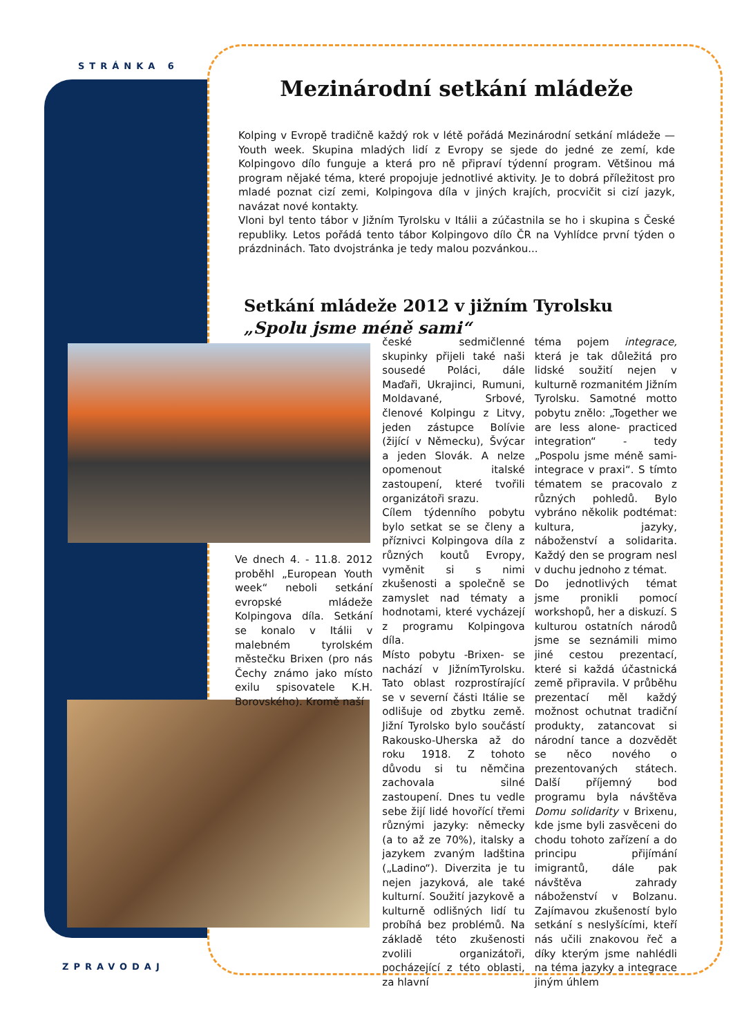STRÁNKA 6
Mezinárodní setkání mládeže
Kolping v Evropě tradičně každý rok v létě pořádá Mezinárodní setkání mládeže — Youth week. Skupina mladých lidí z Evropy se sjede do jedné ze zemí, kde Kolpingovo dílo funguje a která pro ně připraví týdenní program. Většinou má program nějaké téma, které propojuje jednotlivé aktivity. Je to dobrá příležitost pro mladé poznat cizí zemi, Kolpingova díla v jiných krajích, procvičit si cizí jazyk, navázat nové kontakty.
Vloni byl tento tábor v Jižním Tyrolsku v Itálii a zúčastnila se ho i skupina s České republiky. Letos pořádá tento tábor Kolpingovo dílo ČR na Vyhlídce první týden o prázdninách. Tato dvojstránka je tedy malou pozvánkou...
Setkání mládeže 2012 v jižním Tyrolsku
„Spolu jsme méně sami“
Ve dnech 4. - 11.8. 2012 proběhl „European Youth week“ neboli setkání evropské mládeže Kolpingova díla. Setkání se konalo v Itálii v malebném tyrolském městečku Brixen (pro nás Čechy známo jako místo exilu spisovatele K.H. Borovského). Kromě naší
české sedmičlenné skupinky přijeli také naši sousedé Poláci, dále Maďaři, Ukrajinci, Rumuni, Moldavané, Srbové, členové Kolpingu z Litvy, jeden zástupce Bolívie (žijící v Německu), Švýcar a jeden Slovák. A nelze opomenout italské zastoupení, které tvořili organizátoři srazu.
Cílem týdenního pobytu bylo setkat se se členy a příznivci Kolpingova díla z různých koutů Evropy, vyměnit si s nimi zkušenosti a společně se zamyslet nad tématy a hodnotami, které vycházejí z programu Kolpingova díla.
Místo pobytu -Brixen- se nachází v JižnímTyrolsku. Tato oblast rozprostírající se v severní části Itálie se odlišuje od zbytku země. Jižní Tyrolsko bylo součástí Rakousko-Uherska až do roku 1918. Z tohoto důvodu si tu němčina zachovala silné zastoupení. Dnes tu vedle sebe žijí lidé hovořící třemi různými jazyky: německy (a to až ze 70%), italsky a jazykem zvaným ladština („Ladino“). Diverzita je tu nejen jazyková, ale také kulturní. Soužití jazykově a kulturně odlišných lidí tu probíhá bez problémů. Na základě této zkušenosti zvolili organizátoři, pocházející z této oblasti, za hlavní
téma pojem integrace, která je tak důležitá pro lidské soužití nejen v kulturně rozmanitém Jižním Tyrolsku. Samotné motto pobytu znělo: „Together we are less alone- practiced integration“ - tedy „Pospolu jsme méně sami- integrace v praxi“. S tímto tématem se pracovalo z různých pohledů. Bylo vybráno několik podtémat: kultura, jazyky, náboženství a solidarita. Každý den se program nesl v duchu jednoho z témat.
Do jednotlivých témat jsme pronikli pomocí workshopů, her a diskuzí. S kulturou ostatních národů jsme se seznámili mimo jiné cestou prezentací, které si každá účastnická země připravila. V průběhu prezentací měl každý možnost ochutnat tradiční produkty, zatancovat si národní tance a dozvědět se něco nového o prezentovaných státech. Další příjemný bod programu byla návštěva Domu solidarity v Brixenu, kde jsme byli zasvěceni do chodu tohoto zařízení a do principu přijímání imigrantů, dále pak návštěva zahrady náboženství v Bolzanu. Zajímavou zkušeností bylo setkání s neslyšícími, kteří nás učili znakovou řeč a díky kterým jsme nahlédli na téma jazyky a integrace jiným úhlem
ZPRAVODAJ